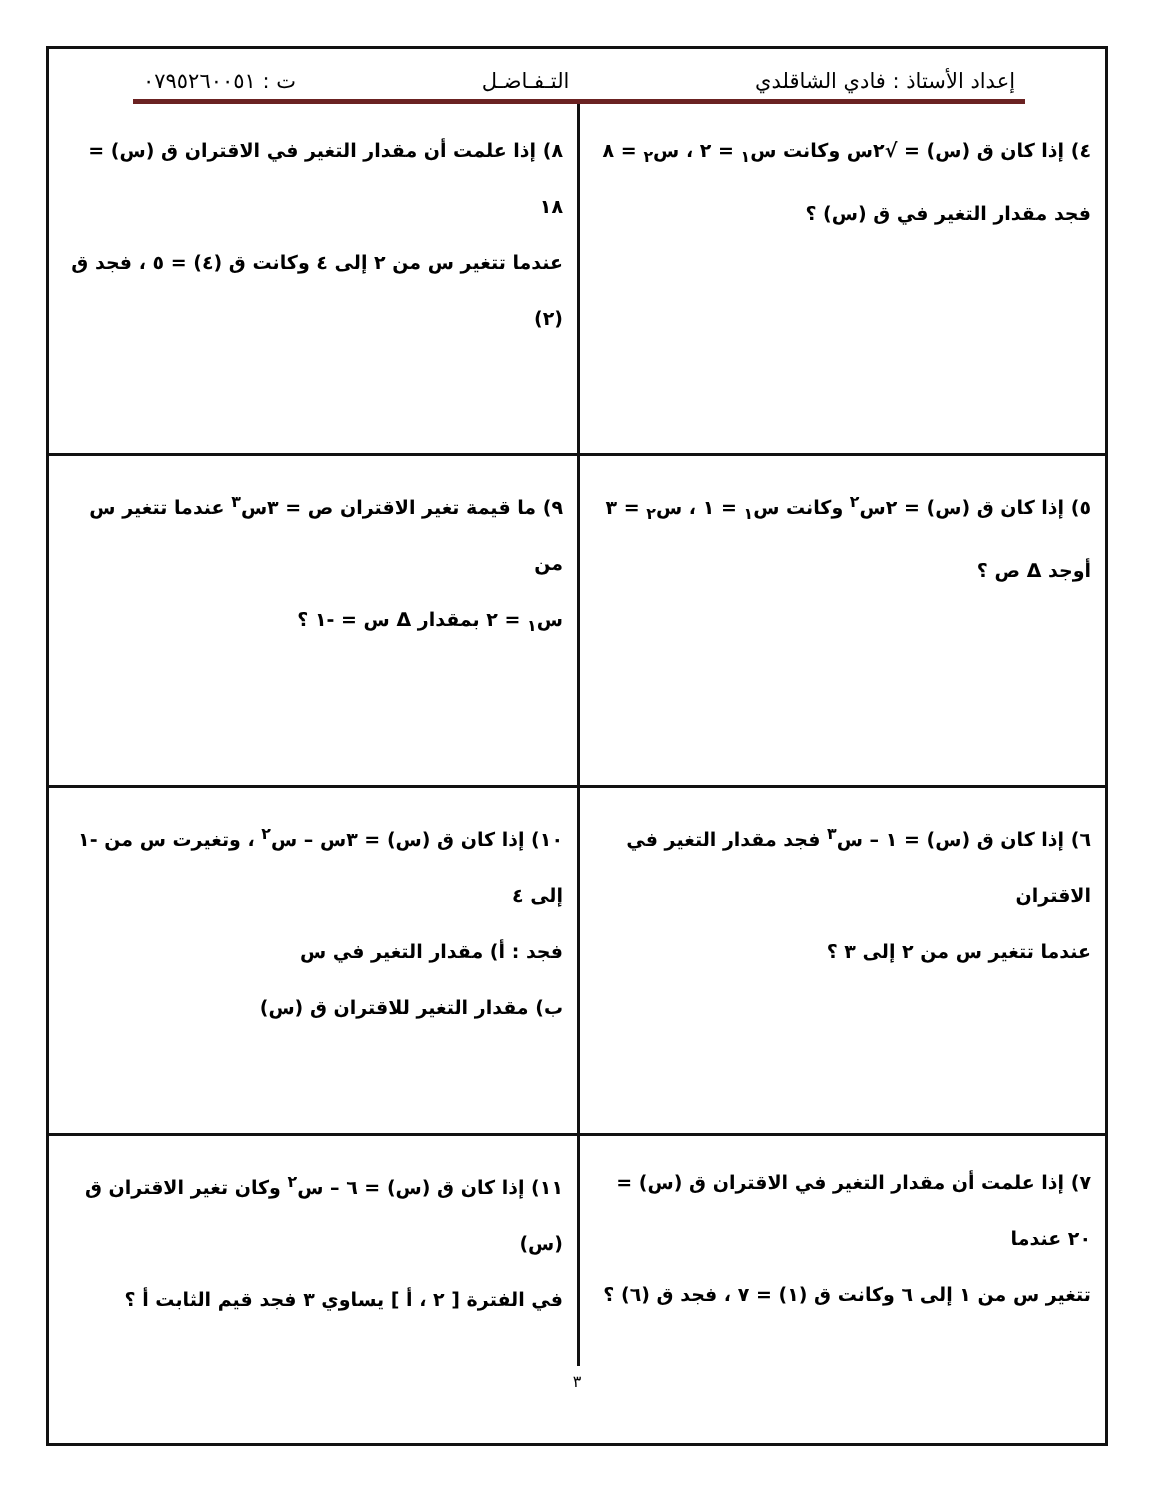إعداد الأستاذ : فادي الشاقلدي التـفـاضـل ت : ٠٧٩٥٢٦٠٠٥١
٤) إذا كان ق (س) = √٢س وكانت س<sub>١</sub> = ٢ ، س<sub>٢</sub> = ٨
فجد مقدار التغير في ق (س) ؟
٨) إذا علمت أن مقدار التغير في الاقتران ق (س) = ١٨
عندما تتغير س من ٢ إلى ٤ وكانت ق (٤) = ٥ ، فجد ق (٢)
٥) إذا كان ق (س) = ٢س<sup>٢</sup> وكانت س<sub>١</sub> = ١ ، س<sub>٢</sub> = ٣
أوجد Δ ص ؟
٩) ما قيمة تغير الاقتران ص = ٣س<sup>٣</sup> عندما تتغير س من
س<sub>١</sub> = ٢ بمقدار Δ س = -١ ؟
٦) إذا كان ق (س) = ١ – س<sup>٣</sup> فجد مقدار التغير في الاقتران
عندما تتغير س من ٢ إلى ٣ ؟
١٠) إذا كان ق (س) = ٣س – س<sup>٢</sup> ، وتغيرت س من -١ إلى ٤
فجد : أ) مقدار التغير في س
ب) مقدار التغير للاقتران ق (س)
٧) إذا علمت أن مقدار التغير في الاقتران ق (س) = ٢٠ عندما
تتغير س من ١ إلى ٦ وكانت ق (١) = ٧ ، فجد ق (٦) ؟
١١) إذا كان ق (س) = ٦ – س<sup>٢</sup> وكان تغير الاقتران ق (س)
في الفترة [ ٢ ، أ ] يساوي ٣ فجد قيم الثابت أ ؟
٣